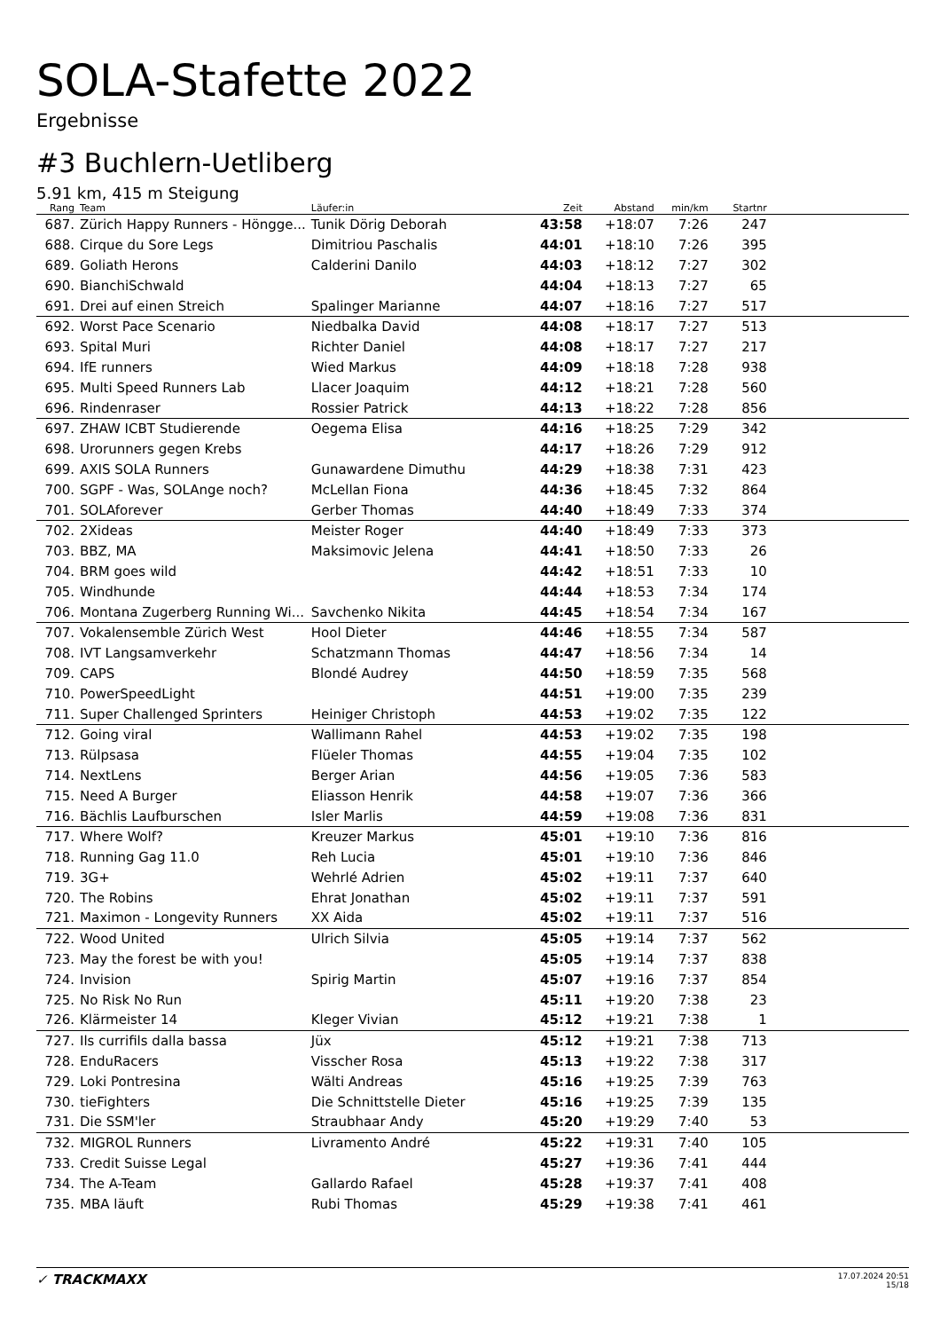SOLA-Stafette 2022
Ergebnisse
#3 Buchlern-Uetliberg
5.91 km, 415 m Steigung
| Rang | Team | Läufer:in | Zeit | Abstand | min/km | Startnr | |
| --- | --- | --- | --- | --- | --- | --- | --- |
| 687. | Zürich Happy Runners - Höngge... | Tunik Dörig Deborah | 43:58 | +18:07 | 7:26 | 247 | |
| 688. | Cirque du Sore Legs | Dimitriou Paschalis | 44:01 | +18:10 | 7:26 | 395 | |
| 689. | Goliath Herons | Calderini Danilo | 44:03 | +18:12 | 7:27 | 302 | |
| 690. | BianchiSchwald | | 44:04 | +18:13 | 7:27 | 65 | |
| 691. | Drei auf einen Streich | Spalinger Marianne | 44:07 | +18:16 | 7:27 | 517 | |
| 692. | Worst Pace Scenario | Niedbalka David | 44:08 | +18:17 | 7:27 | 513 | |
| 693. | Spital Muri | Richter Daniel | 44:08 | +18:17 | 7:27 | 217 | |
| 694. | IfE runners | Wied Markus | 44:09 | +18:18 | 7:28 | 938 | |
| 695. | Multi Speed Runners Lab | Llacer Joaquim | 44:12 | +18:21 | 7:28 | 560 | |
| 696. | Rindenraser | Rossier Patrick | 44:13 | +18:22 | 7:28 | 856 | |
| 697. | ZHAW ICBT Studierende | Oegema Elisa | 44:16 | +18:25 | 7:29 | 342 | |
| 698. | Urorunners gegen Krebs | | 44:17 | +18:26 | 7:29 | 912 | |
| 699. | AXIS SOLA Runners | Gunawardene Dimuthu | 44:29 | +18:38 | 7:31 | 423 | |
| 700. | SGPF - Was, SOLAnge noch? | McLellan Fiona | 44:36 | +18:45 | 7:32 | 864 | |
| 701. | SOLAforever | Gerber Thomas | 44:40 | +18:49 | 7:33 | 374 | |
| 702. | 2Xideas | Meister Roger | 44:40 | +18:49 | 7:33 | 373 | |
| 703. | BBZ, MA | Maksimovic Jelena | 44:41 | +18:50 | 7:33 | 26 | |
| 704. | BRM goes wild | | 44:42 | +18:51 | 7:33 | 10 | |
| 705. | Windhunde | | 44:44 | +18:53 | 7:34 | 174 | |
| 706. | Montana Zugerberg Running Wi... | Savchenko Nikita | 44:45 | +18:54 | 7:34 | 167 | |
| 707. | Vokalensemble Zürich West | Hool Dieter | 44:46 | +18:55 | 7:34 | 587 | |
| 708. | IVT Langsamverkehr | Schatzmann Thomas | 44:47 | +18:56 | 7:34 | 14 | |
| 709. | CAPS | Blondé Audrey | 44:50 | +18:59 | 7:35 | 568 | |
| 710. | PowerSpeedLight | | 44:51 | +19:00 | 7:35 | 239 | |
| 711. | Super Challenged Sprinters | Heiniger Christoph | 44:53 | +19:02 | 7:35 | 122 | |
| 712. | Going viral | Wallimann Rahel | 44:53 | +19:02 | 7:35 | 198 | |
| 713. | Rülpsasa | Flüeler Thomas | 44:55 | +19:04 | 7:35 | 102 | |
| 714. | NextLens | Berger Arian | 44:56 | +19:05 | 7:36 | 583 | |
| 715. | Need A Burger | Eliasson Henrik | 44:58 | +19:07 | 7:36 | 366 | |
| 716. | Bächlis Laufburschen | Isler Marlis | 44:59 | +19:08 | 7:36 | 831 | |
| 717. | Where Wolf? | Kreuzer Markus | 45:01 | +19:10 | 7:36 | 816 | |
| 718. | Running Gag 11.0 | Reh Lucia | 45:01 | +19:10 | 7:36 | 846 | |
| 719. | 3G+ | Wehrlé Adrien | 45:02 | +19:11 | 7:37 | 640 | |
| 720. | The Robins | Ehrat Jonathan | 45:02 | +19:11 | 7:37 | 591 | |
| 721. | Maximon - Longevity Runners | XX Aida | 45:02 | +19:11 | 7:37 | 516 | |
| 722. | Wood United | Ulrich Silvia | 45:05 | +19:14 | 7:37 | 562 | |
| 723. | May the forest be with you! | | 45:05 | +19:14 | 7:37 | 838 | |
| 724. | Invision | Spirig Martin | 45:07 | +19:16 | 7:37 | 854 | |
| 725. | No Risk No Run | | 45:11 | +19:20 | 7:38 | 23 | |
| 726. | Klärmeister 14 | Kleger Vivian | 45:12 | +19:21 | 7:38 | 1 | |
| 727. | Ils currifils dalla bassa | Jüx | 45:12 | +19:21 | 7:38 | 713 | |
| 728. | EnduRacers | Visscher Rosa | 45:13 | +19:22 | 7:38 | 317 | |
| 729. | Loki Pontresina | Wälti Andreas | 45:16 | +19:25 | 7:39 | 763 | |
| 730. | tieFighters | Die Schnittstelle Dieter | 45:16 | +19:25 | 7:39 | 135 | |
| 731. | Die SSM'ler | Straubhaar Andy | 45:20 | +19:29 | 7:40 | 53 | |
| 732. | MIGROL Runners | Livramento André | 45:22 | +19:31 | 7:40 | 105 | |
| 733. | Credit Suisse Legal | | 45:27 | +19:36 | 7:41 | 444 | |
| 734. | The A-Team | Gallardo Rafael | 45:28 | +19:37 | 7:41 | 408 | |
| 735. | MBA läuft | Rubi Thomas | 45:29 | +19:38 | 7:41 | 461 | |
✓ TRACKMAXX
17.07.2024 20:51
15/18